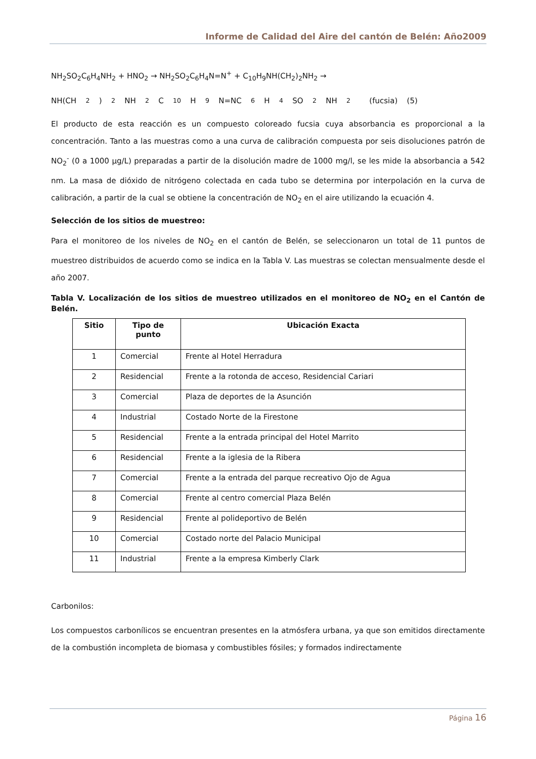Informe de Calidad del Aire del cantón de Belén: Año2009
NH<sub>2</sub>SO<sub>2</sub>C<sub>6</sub>H<sub>4</sub>NH<sub>2</sub> + HNO<sub>2</sub> → NH<sub>2</sub>SO<sub>2</sub>C<sub>6</sub>H<sub>4</sub>N=N<sup>+</sup> + C<sub>10</sub>H<sub>9</sub>NH(CH<sub>2</sub>)<sub>2</sub>NH<sub>2</sub> →
NH(CH<sub>2</sub>)<sub>2</sub>NH<sub>2</sub>C<sub>10</sub>H<sub>9</sub>N=NC<sub>6</sub>H<sub>4</sub>SO<sub>2</sub>NH<sub>2</sub> (fucsia) (5)
El producto de esta reacción es un compuesto coloreado fucsia cuya absorbancia es proporcional a la concentración. Tanto a las muestras como a una curva de calibración compuesta por seis disoluciones patrón de NO<sub>2</sub><sup>-</sup> (0 a 1000 µg/L) preparadas a partir de la disolución madre de 1000 mg/l, se les mide la absorbancia a 542 nm. La masa de dióxido de nitrógeno colectada en cada tubo se determina por interpolación en la curva de calibración, a partir de la cual se obtiene la concentración de NO<sub>2</sub> en el aire utilizando la ecuación 4.
Selección de los sitios de muestreo:
Para el monitoreo de los niveles de NO<sub>2</sub> en el cantón de Belén, se seleccionaron un total de 11 puntos de muestreo distribuidos de acuerdo como se indica en la Tabla V. Las muestras se colectan mensualmente desde el año 2007.
Tabla V. Localización de los sitios de muestreo utilizados en el monitoreo de NO<sub>2</sub> en el Cantón de Belén.
| Sitio | Tipo de punto | Ubicación Exacta |
| --- | --- | --- |
| 1 | Comercial | Frente al Hotel Herradura |
| 2 | Residencial | Frente a la rotonda de acceso, Residencial Cariari |
| 3 | Comercial | Plaza de deportes de la Asunción |
| 4 | Industrial | Costado Norte de la Firestone |
| 5 | Residencial | Frente a la entrada principal del Hotel Marrito |
| 6 | Residencial | Frente a la iglesia de la Ribera |
| 7 | Comercial | Frente a la entrada del parque recreativo Ojo de Agua |
| 8 | Comercial | Frente al centro comercial Plaza Belén |
| 9 | Residencial | Frente al polideportivo de Belén |
| 10 | Comercial | Costado norte del Palacio Municipal |
| 11 | Industrial | Frente a la empresa Kimberly Clark |
Carbonilos:
Los compuestos carbonílicos se encuentran presentes en la atmósfera urbana, ya que son emitidos directamente de la combustión incompleta de biomasa y combustibles fósiles; y formados indirectamente
Página 16